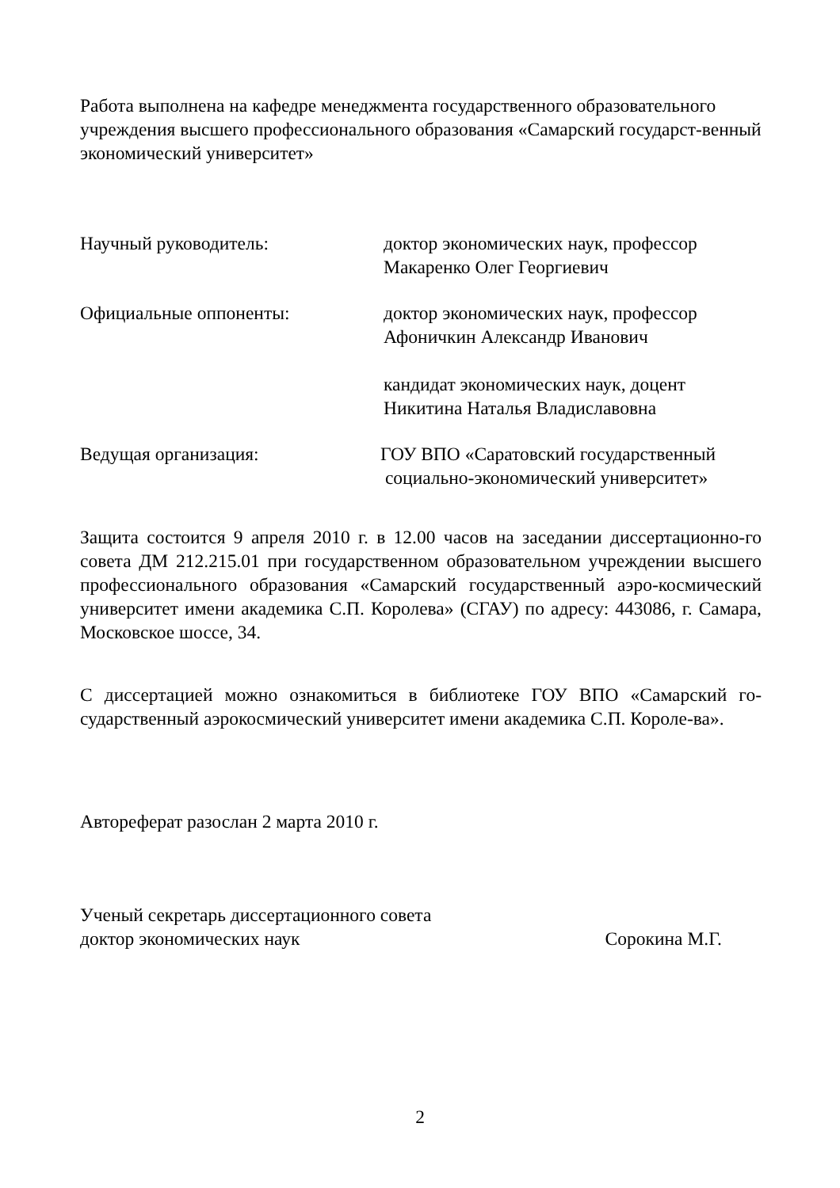Работа выполнена на кафедре менеджмента государственного образовательного учреждения высшего профессионального образования «Самарский государст-венный экономический университет»
Научный руководитель: доктор экономических наук, профессор
Макаренко Олег Георгиевич
Официальные оппоненты: доктор экономических наук, профессор
Афоничкин Александр Иванович
кандидат экономических наук, доцент
Никитина Наталья Владиславовна
Ведущая организация: ГОУ ВПО «Саратовский государственный
социально-экономический университет»
Защита состоится 9 апреля 2010 г. в 12.00 часов на заседании диссертационно-го совета ДМ 212.215.01 при государственном образовательном учреждении высшего профессионального образования «Самарский государственный аэро-космический университет имени академика С.П. Королева» (СГАУ) по адресу: 443086, г. Самара, Московское шоссе, 34.
С диссертацией можно ознакомиться в библиотеке ГОУ ВПО «Самарский го-сударственный аэрокосмический университет имени академика С.П. Короле-ва».
Автореферат разослан 2 марта 2010 г.
Ученый секретарь диссертационного совета
доктор экономических наук Сорокина М.Г.
2